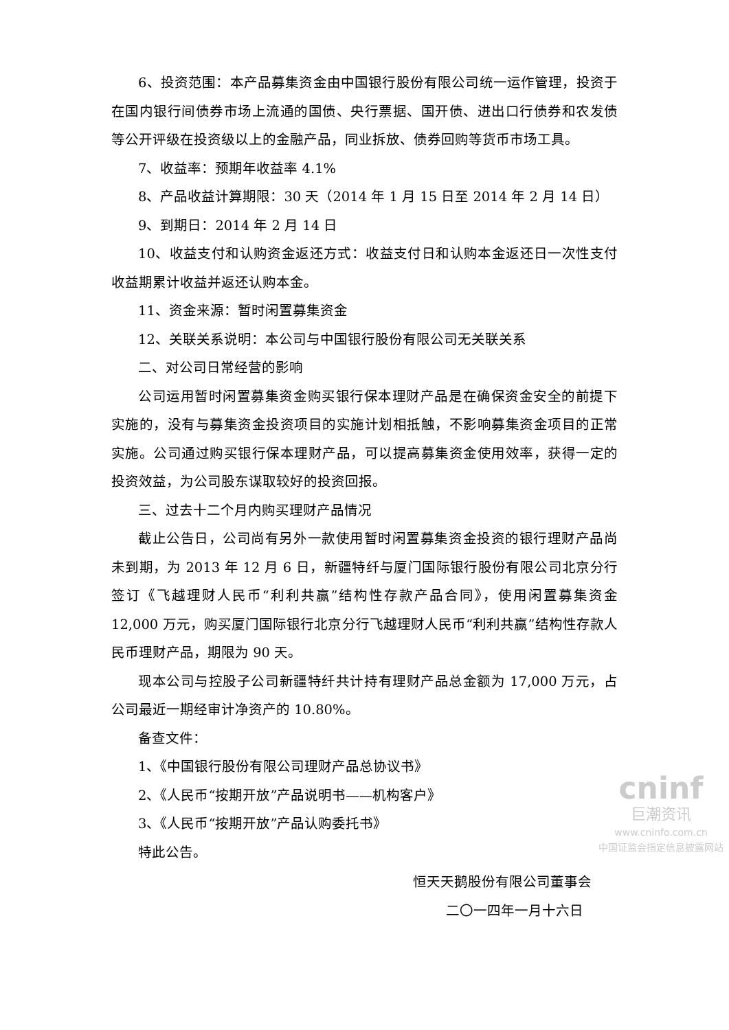6、投资范围：本产品募集资金由中国银行股份有限公司统一运作管理，投资于在国内银行间债券市场上流通的国债、央行票据、国开债、进出口行债券和农发债等公开评级在投资级以上的金融产品，同业拆放、债券回购等货币市场工具。
7、收益率：预期年收益率 4.1%
8、产品收益计算期限：30 天（2014 年 1 月 15 日至 2014 年 2 月 14 日）
9、到期日：2014 年 2 月 14 日
10、收益支付和认购资金返还方式：收益支付日和认购本金返还日一次性支付收益期累计收益并返还认购本金。
11、资金来源：暂时闲置募集资金
12、关联关系说明：本公司与中国银行股份有限公司无关联关系
二、对公司日常经营的影响
公司运用暂时闲置募集资金购买银行保本理财产品是在确保资金安全的前提下实施的，没有与募集资金投资项目的实施计划相抵触，不影响募集资金项目的正常实施。公司通过购买银行保本理财产品，可以提高募集资金使用效率，获得一定的投资效益，为公司股东谋取较好的投资回报。
三、过去十二个月内购买理财产品情况
截止公告日，公司尚有另外一款使用暂时闲置募集资金投资的银行理财产品尚未到期，为 2013 年 12 月 6 日，新疆特纤与厦门国际银行股份有限公司北京分行签订《飞越理财人民币“利利共赢”结构性存款产品合同》，使用闲置募集资金 12,000 万元，购买厦门国际银行北京分行飞越理财人民币“利利共赢”结构性存款人民币理财产品，期限为 90 天。
现本公司与控股子公司新疆特纤共计持有理财产品总金额为 17,000 万元，占公司最近一期经审计净资产的 10.80%。
备查文件：
1、《中国银行股份有限公司理财产品总协议书》
2、《人民币“按期开放”产品说明书——机构客户》
3、《人民币“按期开放”产品认购委托书》
特此公告。
恒天天鹅股份有限公司董事会
二〇一四年一月十六日
cninf
巨潮资讯
www.cninfo.com.cn
中国证监会指定信息披露网站